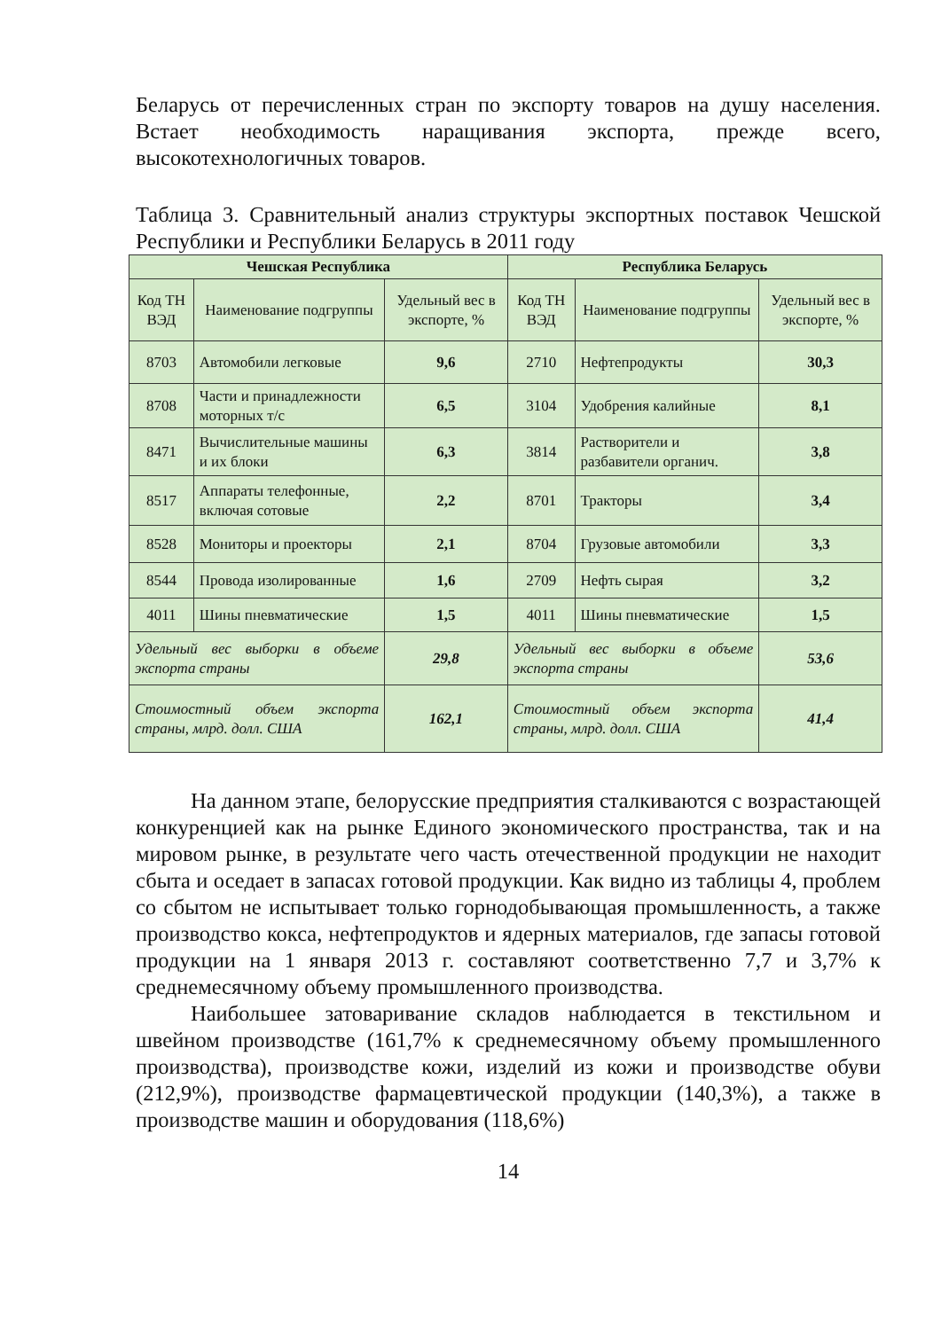Беларусь от перечисленных стран по экспорту товаров на душу населения. Встает необходимость наращивания экспорта, прежде всего, высокотехнологичных товаров.
Таблица 3. Сравнительный анализ структуры экспортных поставок Чешской Республики и Республики Беларусь в 2011 году
| Чешская Республика | | | Республика Беларусь | | |
| --- | --- | --- | --- | --- | --- |
| Код ТН ВЭД | Наименование подгруппы | Удельный вес в экспорте, % | Код ТН ВЭД | Наименование подгруппы | Удельный вес в экспорте, % |
| 8703 | Автомобили легковые | 9,6 | 2710 | Нефтепродукты | 30,3 |
| 8708 | Части и принадлежности моторных т/с | 6,5 | 3104 | Удобрения калийные | 8,1 |
| 8471 | Вычислительные машины и их блоки | 6,3 | 3814 | Растворители и разбавители органич. | 3,8 |
| 8517 | Аппараты телефонные, включая сотовые | 2,2 | 8701 | Тракторы | 3,4 |
| 8528 | Мониторы и проекторы | 2,1 | 8704 | Грузовые автомобили | 3,3 |
| 8544 | Провода изолированные | 1,6 | 2709 | Нефть сырая | 3,2 |
| 4011 | Шины пневматические | 1,5 | 4011 | Шины пневматические | 1,5 |
| Удельный вес выборки в объеме экспорта страны | | 29,8 | Удельный вес выборки в объеме экспорта страны | | 53,6 |
| Стоимостный объем экспорта страны, млрд. долл. США | | 162,1 | Стоимостный объем экспорта страны, млрд. долл. США | | 41,4 |
На данном этапе, белорусские предприятия сталкиваются с возрастающей конкуренцией как на рынке Единого экономического пространства, так и на мировом рынке, в результате чего часть отечественной продукции не находит сбыта и оседает в запасах готовой продукции. Как видно из таблицы 4, проблем со сбытом не испытывает только горнодобывающая промышленность, а также производство кокса, нефтепродуктов и ядерных материалов, где запасы готовой продукции на 1 января 2013 г. составляют соответственно 7,7 и 3,7% к среднемесячному объему промышленного производства.
Наибольшее затоваривание складов наблюдается в текстильном и швейном производстве (161,7% к среднемесячному объему промышленного производства), производстве кожи, изделий из кожи и производстве обуви (212,9%), производстве фармацевтической продукции (140,3%), а также в производстве машин и оборудования (118,6%)
14